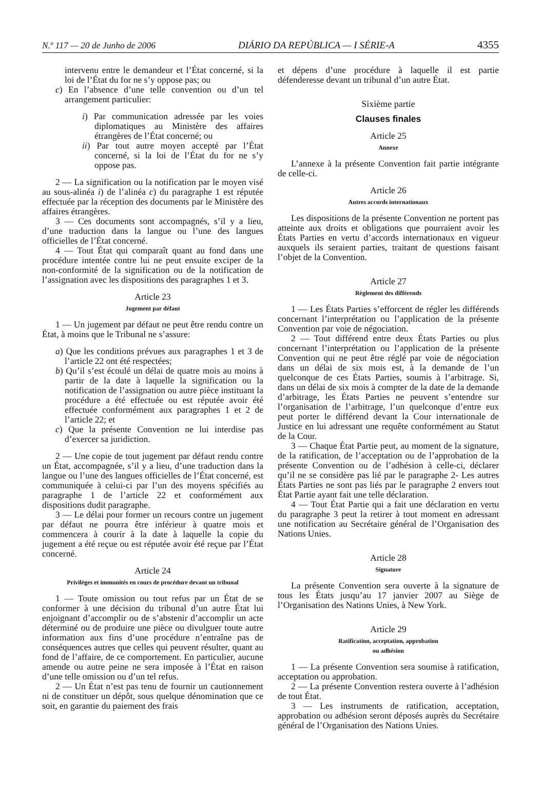N.º 117 — 20 de Junho de 2006 DIÁRIO DA REPÚBLICA — I SÉRIE-A 4355
intervenu entre le demandeur et l’État concerné, si la loi de l’État du for ne s’y oppose pas; ou
c) En l’absence d’une telle convention ou d’un tel arrangement particulier:
i) Par communication adressée par les voies diplomatiques au Ministère des affaires étrangères de l’État concerné; ou
ii) Par tout autre moyen accepté par l’État concerné, si la loi de l’État du for ne s’y oppose pas.
2 — La signification ou la notification par le moyen visé au sous-alinéa i) de l’alinéa c) du paragraphe 1 est réputée effectuée par la réception des documents par le Ministère des affaires étrangères.
3 — Ces documents sont accompagnés, s’il y a lieu, d’une traduction dans la langue ou l’une des langues officielles de l’État concerné.
4 — Tout État qui comparaît quant au fond dans une procédure intentée contre lui ne peut ensuite exciper de la non-conformité de la signification ou de la notification de l’assignation avec les dispositions des paragraphes 1 et 3.
Article 23
Jugement par défaut
1 — Un jugement par défaut ne peut être rendu contre un État, à moins que le Tribunal ne s’assure:
a) Que les conditions prévues aux paragraphes 1 et 3 de l’article 22 ont été respectées;
b) Qu’il s’est écoulé un délai de quatre mois au moins à partir de la date à laquelle la signification ou la notification de l’assignation ou autre pièce instituant la procédure a été effectuée ou est réputée avoir été effectuée conformément aux paragraphes 1 et 2 de l’article 22; et
c) Que la présente Convention ne lui interdise pas d’exercer sa juridiction.
2 — Une copie de tout jugement par défaut rendu contre un État, accompagnée, s’il y a lieu, d’une traduction dans la langue ou l’une des langues officielles de l’État concerné, est communiquée à celui-ci par l’un des moyens spécifiés au paragraphe 1 de l’article 22 et conformément aux dispositions dudit paragraphe.
3 — Le délai pour former un recours contre un jugement par défaut ne pourra être inférieur à quatre mois et commencera à courir à la date à laquelle la copie du jugement a été reçue ou est réputée avoir été reçue par l’État concerné.
Article 24
Privilèges et immunités en cours de procédure devant un tribunal
1 — Toute omission ou tout refus par un État de se conformer à une décision du tribunal d’un autre État lui enjoignant d’accomplir ou de s’abstenir d’accomplir un acte déterminé ou de produire une pièce ou divulguer toute autre information aux fins d’une procédure n’entraîne pas de conséquences autres que celles qui peuvent résulter, quant au fond de l’affaire, de ce comportement. En particulier, aucune amende ou autre peine ne sera imposée à l’État en raison d’une telle omission ou d’un tel refus.
2 — Un État n’est pas tenu de fournir un cautionnement ni de constituer un dépôt, sous quelque dénomination que ce soit, en garantie du paiement des frais
et dépens d’une procédure à laquelle il est partie défenderesse devant un tribunal d’un autre État.
Sixième partie
Clauses finales
Article 25
Annexe
L’annexe à la présente Convention fait partie intégrante de celle-ci.
Article 26
Autres accords internationaux
Les dispositions de la présente Convention ne portent pas atteinte aux droits et obligations que pourraient avoir les États Parties en vertu d’accords internationaux en vigueur auxquels ils seraient parties, traitant de questions faisant l’objet de la Convention.
Article 27
Règlement des différends
1 — Les États Parties s’efforcent de régler les différends concernant l’interprétation ou l’application de la présente Convention par voie de négociation.
2 — Tout différend entre deux États Parties ou plus concernant l’interprétation ou l’application de la présente Convention qui ne peut être réglé par voie de négociation dans un délai de six mois est, à la demande de l’un quelconque de ces États Parties, soumis à l’arbitrage. Si, dans un délai de six mois à compter de la date de la demande d’arbitrage, les États Parties ne peuvent s’entendre sur l’organisation de l’arbitrage, l’un quelconque d’entre eux peut porter le différend devant la Cour internationale de Justice en lui adressant une requête conformément au Statut de la Cour.
3 — Chaque État Partie peut, au moment de la signature, de la ratification, de l’acceptation ou de l’approbation de la présente Convention ou de l’adhésion à celle-ci, déclarer qu’il ne se considère pas lié par le paragraphe 2- Les autres États Parties ne sont pas liés par le paragraphe 2 envers tout État Partie ayant fait une telle déclaration.
4 — Tout État Partie qui a fait une déclaration en vertu du paragraphe 3 peut la retirer à tout moment en adressant une notification au Secrétaire général de l’Organisation des Nations Unies.
Article 28
Signature
La présente Convention sera ouverte à la signature de tous les États jusqu’au 17 janvier 2007 au Siège de l’Organisation des Nations Unies, à New York.
Article 29
Ratification, acceptation, approbation
ou adhésion
1 — La présente Convention sera soumise à ratification, acceptation ou approbation.
2 — La présente Convention restera ouverte à l’adhésion de tout État.
3 — Les instruments de ratification, acceptation, approbation ou adhésion seront déposés auprès du Secrétaire général de l’Organisation des Nations Unies.